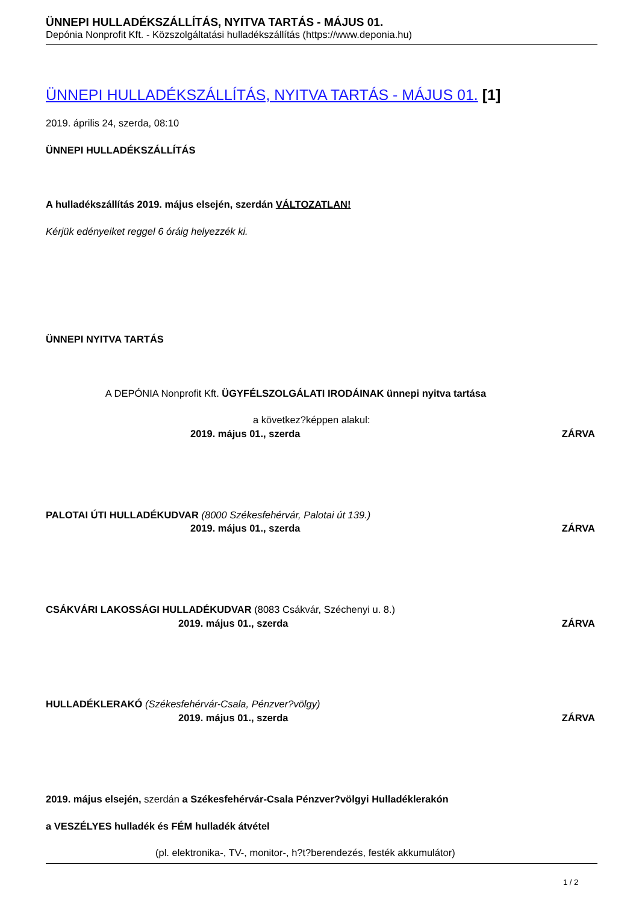ÜNNEPI HULLADÉKSZÁLLÍTÁS, NYITVA TARTÁS - MÁJUS 01.
Depónia Nonprofit Kft. - Közszolgáltatási hulladékszállítás (https://www.deponia.hu)
ÜNNEPI HULLADÉKSZÁLLÍTÁS, NYITVA TARTÁS - MÁJUS 01. [1]
2019. április 24, szerda, 08:10
ÜNNEPI HULLADÉKSZÁLLÍTÁS
A hulladékszállítás 2019. május elsején, szerdán VÁLTOZATLAN!
Kérjük edényeiket reggel 6 óráig helyezzék ki.
ÜNNEPI NYITVA TARTÁS
A DEPÓNIA Nonprofit Kft. ÜGYFÉLSZOLGÁLATI IRODÁINAK ünnepi nyitva tartása
a következ?képpen alakul:
2019. május 01., szerda ZÁRVA
PALOTAI ÚTI HULLADÉKUDVAR (8000 Székesfehérvár, Palotai út 139.)
2019. május 01., szerda ZÁRVA
CSÁKVÁRI LAKOSSÁGI HULLADÉKUDVAR (8083 Csákvár, Széchenyi u. 8.)
2019. május 01., szerda ZÁRVA
HULLADÉKLERAKÓ (Székesfehérvár-Csala, Pénzver?völgy)
2019. május 01., szerda ZÁRVA
2019. május elsején, szerdán a Székesfehérvár-Csala Pénzver?völgyi Hulladéklerakón
a VESZÉLYES hulladék és FÉM hulladék átvétel
(pl. elektronika-, TV-, monitor-, h?t?berendezés, festék akkumulátor)
1 / 2